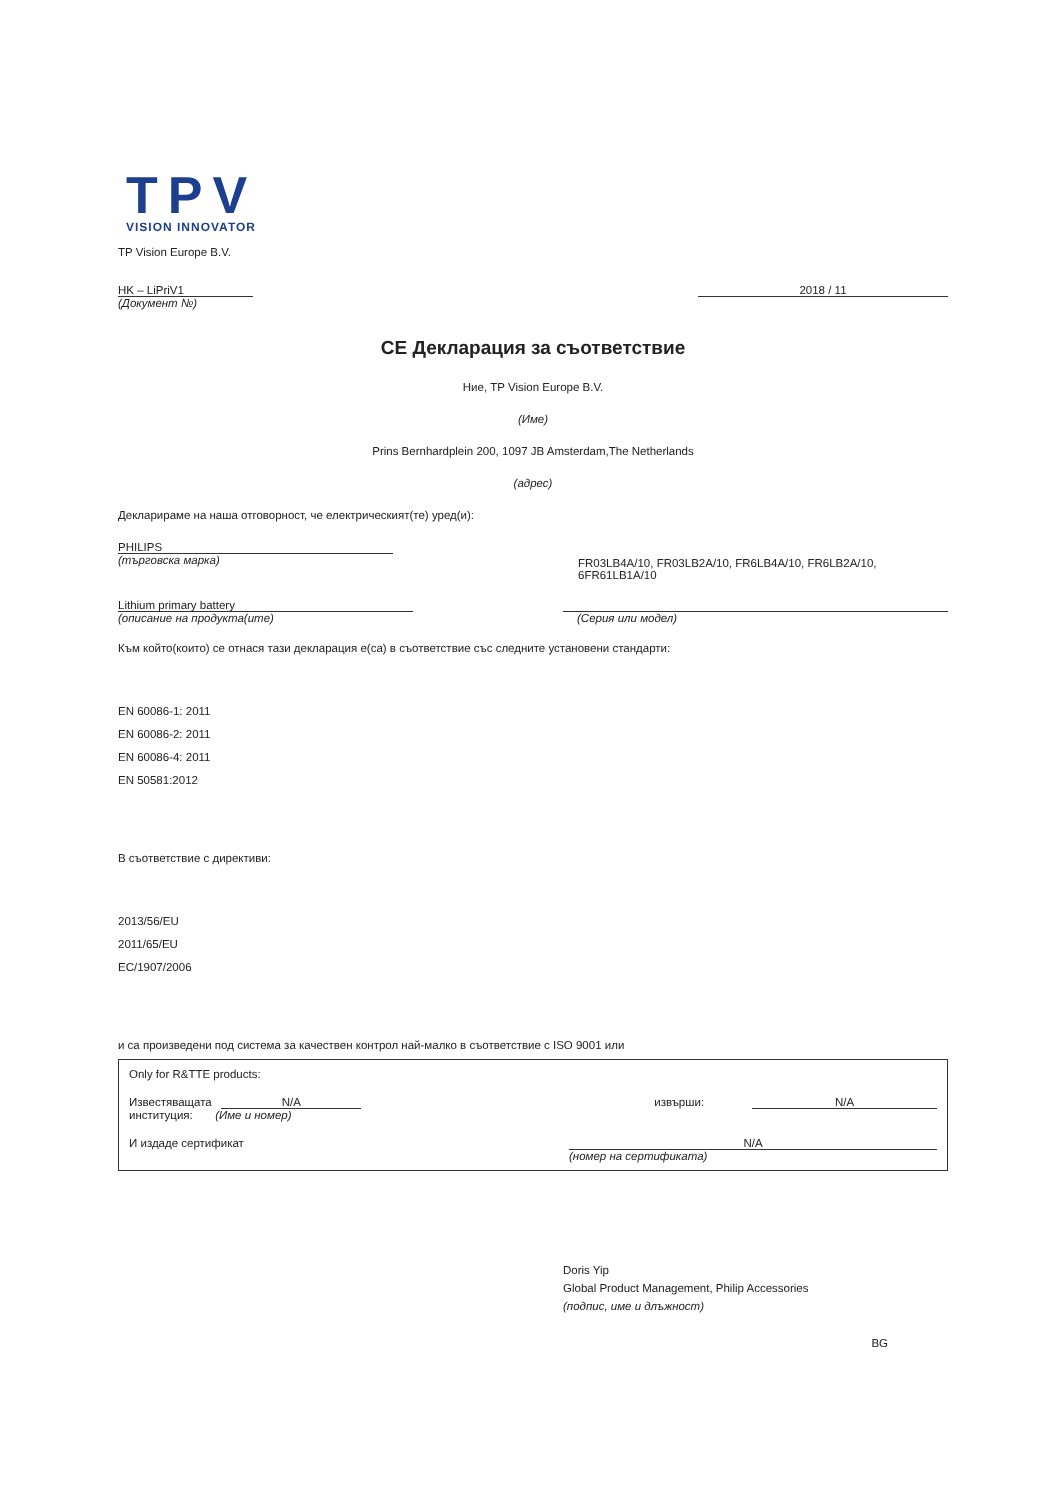TPV
VISION INNOVATOR
TP Vision Europe B.V.
HK – LiPriV1 2018 / 11
(Документ №)
CE Декларация за съответствие
Ние, TP Vision Europe B.V.
(Име)
Prins Bernhardplein 200, 1097 JB Amsterdam,The Netherlands
(адрес)
Декларираме на наша отговорност, че електрическият(те) уред(и):
PHILIPS
(търговска марка)
FR03LB4A/10, FR03LB2A/10, FR6LB4A/10, FR6LB2A/10,
6FR61LB1A/10
Lithium primary battery
(описание на продукта(ите)
(Серия или модел)
Към който(които) се отнася тази декларация е(са) в съответствие със следните установени стандарти:
EN 60086-1: 2011
EN 60086-2: 2011
EN 60086-4: 2011
EN 50581:2012
В съответствие с директиви:
2013/56/EU
2011/65/EU
EC/1907/2006
и са произведени под система за качествен контрол най-малко в съответствие с ISO 9001 или
Only for R&TTE products:
Известяващата N/A
институция: (Име и номер)
извърши: N/A
И издаде сертификат N/A
(номер на сертификата)
Doris Yip
Global Product Management, Philip Accessories
(подпис, име и длъжност)
BG